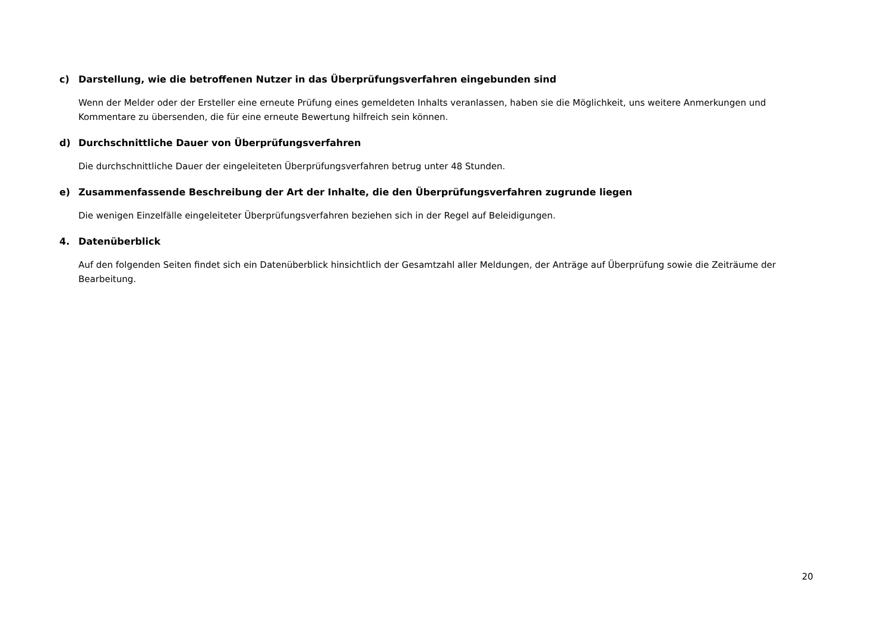c) Darstellung, wie die betroffenen Nutzer in das Überprüfungsverfahren eingebunden sind
Wenn der Melder oder der Ersteller eine erneute Prüfung eines gemeldeten Inhalts veranlassen, haben sie die Möglichkeit, uns weitere Anmerkungen und Kommentare zu übersenden, die für eine erneute Bewertung hilfreich sein können.
d) Durchschnittliche Dauer von Überprüfungsverfahren
Die durchschnittliche Dauer der eingeleiteten Überprüfungsverfahren betrug unter 48 Stunden.
e) Zusammenfassende Beschreibung der Art der Inhalte, die den Überprüfungsverfahren zugrunde liegen
Die wenigen Einzelfälle eingeleiteter Überprüfungsverfahren beziehen sich in der Regel auf Beleidigungen.
4. Datenüberblick
Auf den folgenden Seiten findet sich ein Datenüberblick hinsichtlich der Gesamtzahl aller Meldungen, der Anträge auf Überprüfung sowie die Zeiträume der Bearbeitung.
20